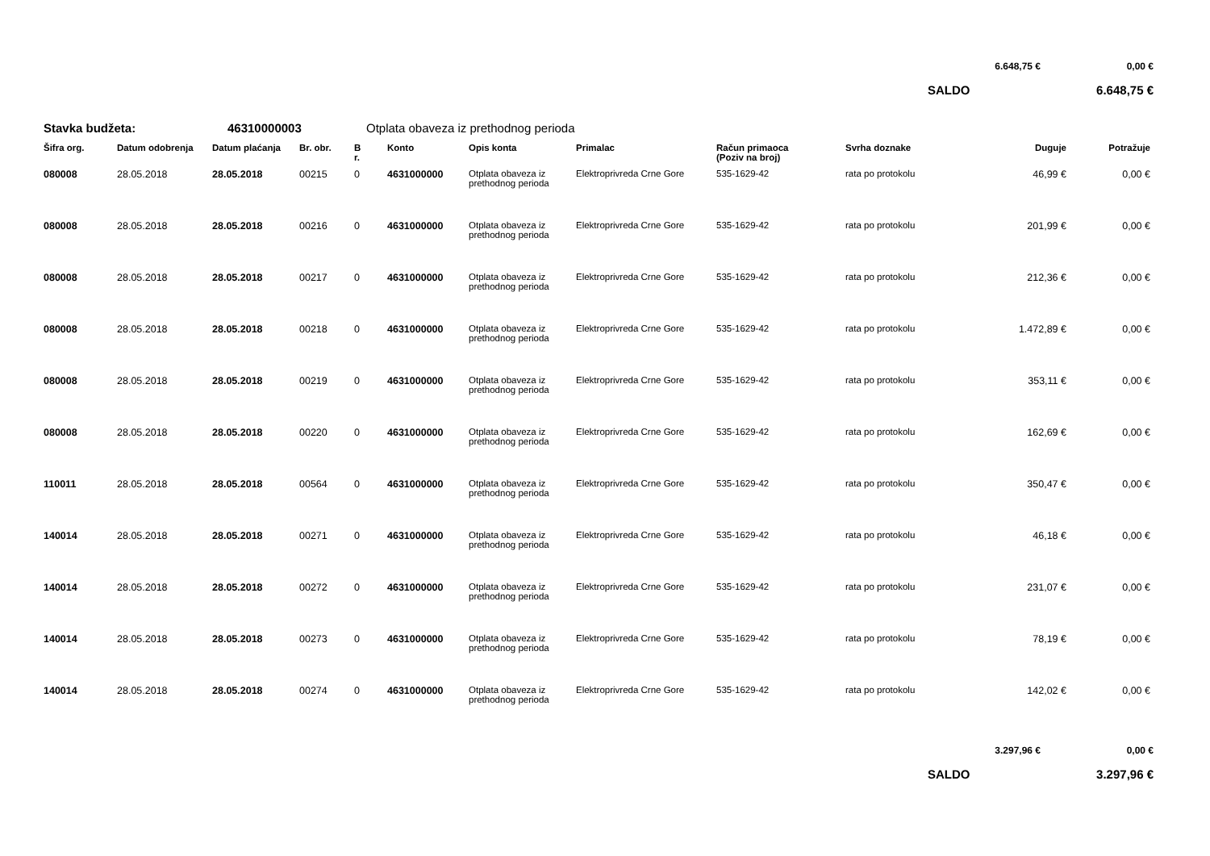6.648,75 € 0,00 €
SALDO 6.648,75 €
Stavka budžeta: 46310000003 Otplata obaveza iz prethodnog perioda
| Šifra org. | Datum odobrenja | Datum plaćanja | Br. obr. | B r. | Konto | Opis konta | Primalac | Račun primaoca (Poziv na broj) | Svrha doznake | Duguje | Potražuje |
| --- | --- | --- | --- | --- | --- | --- | --- | --- | --- | --- | --- |
| 080008 | 28.05.2018 | 28.05.2018 | 00215 | 0 | 4631000000 | Otplata obaveza iz prethodnog perioda | Elektroprivreda Crne Gore | 535-1629-42 | rata po protokolu | 46,99 € | 0,00 € |
| 080008 | 28.05.2018 | 28.05.2018 | 00216 | 0 | 4631000000 | Otplata obaveza iz prethodnog perioda | Elektroprivreda Crne Gore | 535-1629-42 | rata po protokolu | 201,99 € | 0,00 € |
| 080008 | 28.05.2018 | 28.05.2018 | 00217 | 0 | 4631000000 | Otplata obaveza iz prethodnog perioda | Elektroprivreda Crne Gore | 535-1629-42 | rata po protokolu | 212,36 € | 0,00 € |
| 080008 | 28.05.2018 | 28.05.2018 | 00218 | 0 | 4631000000 | Otplata obaveza iz prethodnog perioda | Elektroprivreda Crne Gore | 535-1629-42 | rata po protokolu | 1.472,89 € | 0,00 € |
| 080008 | 28.05.2018 | 28.05.2018 | 00219 | 0 | 4631000000 | Otplata obaveza iz prethodnog perioda | Elektroprivreda Crne Gore | 535-1629-42 | rata po protokolu | 353,11 € | 0,00 € |
| 080008 | 28.05.2018 | 28.05.2018 | 00220 | 0 | 4631000000 | Otplata obaveza iz prethodnog perioda | Elektroprivreda Crne Gore | 535-1629-42 | rata po protokolu | 162,69 € | 0,00 € |
| 110011 | 28.05.2018 | 28.05.2018 | 00564 | 0 | 4631000000 | Otplata obaveza iz prethodnog perioda | Elektroprivreda Crne Gore | 535-1629-42 | rata po protokolu | 350,47 € | 0,00 € |
| 140014 | 28.05.2018 | 28.05.2018 | 00271 | 0 | 4631000000 | Otplata obaveza iz prethodnog perioda | Elektroprivreda Crne Gore | 535-1629-42 | rata po protokolu | 46,18 € | 0,00 € |
| 140014 | 28.05.2018 | 28.05.2018 | 00272 | 0 | 4631000000 | Otplata obaveza iz prethodnog perioda | Elektroprivreda Crne Gore | 535-1629-42 | rata po protokolu | 231,07 € | 0,00 € |
| 140014 | 28.05.2018 | 28.05.2018 | 00273 | 0 | 4631000000 | Otplata obaveza iz prethodnog perioda | Elektroprivreda Crne Gore | 535-1629-42 | rata po protokolu | 78,19 € | 0,00 € |
| 140014 | 28.05.2018 | 28.05.2018 | 00274 | 0 | 4631000000 | Otplata obaveza iz prethodnog perioda | Elektroprivreda Crne Gore | 535-1629-42 | rata po protokolu | 142,02 € | 0,00 € |
3.297,96 € 0,00 €
SALDO 3.297,96 €